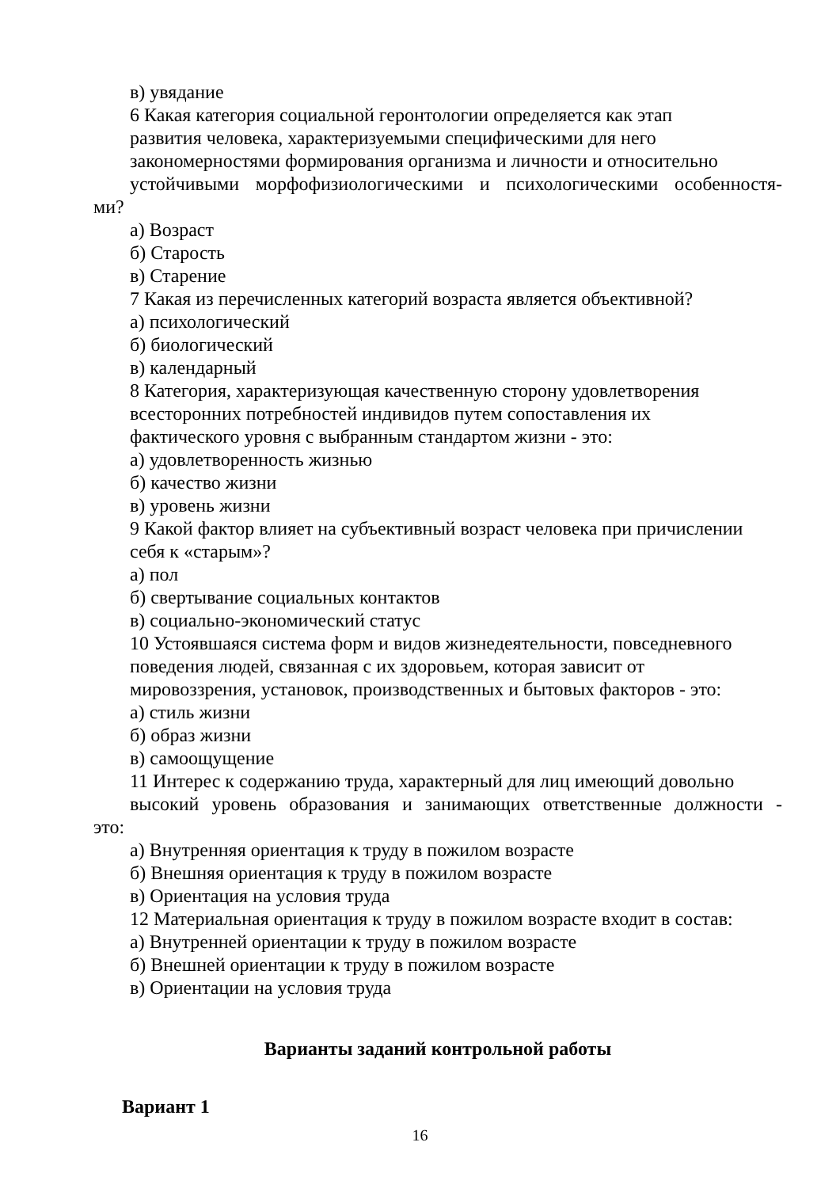в) увядание
6 Какая категория социальной геронтологии определяется как этап
развития человека, характеризуемыми специфическими для него
закономерностями формирования организма и личности и относительно
устойчивыми морфофизиологическими и психологическими особенностя-
ми?
а) Возраст
б) Старость
в) Старение
7 Какая из перечисленных категорий возраста является объективной?
а) психологический
б) биологический
в) календарный
8 Категория, характеризующая качественную сторону удовлетворения
всесторонних потребностей индивидов путем сопоставления их
фактического уровня с выбранным стандартом жизни - это:
а) удовлетворенность жизнью
б) качество жизни
в) уровень жизни
9 Какой фактор влияет на субъективный возраст человека при причислении
себя к «старым»?
а) пол
б) свертывание социальных контактов
в) социально-экономический статус
10 Устоявшаяся система форм и видов жизнедеятельности, повседневного
поведения людей, связанная с их здоровьем, которая зависит от
мировоззрения, установок, производственных и бытовых факторов - это:
а) стиль жизни
б) образ жизни
в) самоощущение
11 Интерес к содержанию труда, характерный для лиц имеющий довольно
высокий уровень образования и занимающих ответственные должности -
это:
а) Внутренняя ориентация к труду в пожилом возрасте
б) Внешняя ориентация к труду в пожилом возрасте
в) Ориентация на условия труда
12 Материальная ориентация к труду в пожилом возрасте входит в состав:
а) Внутренней ориентации к труду в пожилом возрасте
б) Внешней ориентации к труду в пожилом возрасте
в) Ориентации на условия труда
Варианты заданий контрольной работы
Вариант 1
16